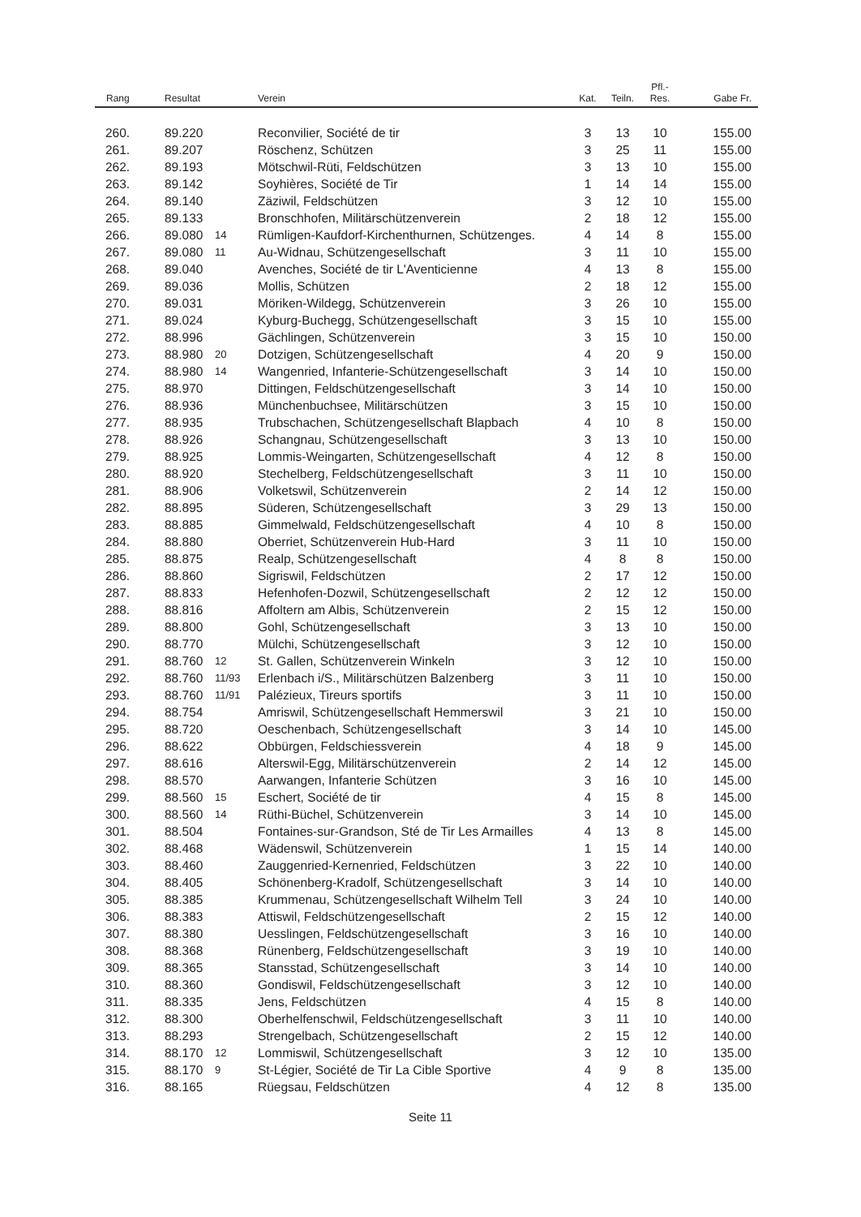| Rang | Resultat | | Verein | Kat. | Teiln. | Pfl.- Res. | Gabe Fr. |
| --- | --- | --- | --- | --- | --- | --- | --- |
| 260. | 89.220 | | Reconvilier, Société de tir | 3 | 13 | 10 | 155.00 |
| 261. | 89.207 | | Röschenz, Schützen | 3 | 25 | 11 | 155.00 |
| 262. | 89.193 | | Mötschwil-Rüti, Feldschützen | 3 | 13 | 10 | 155.00 |
| 263. | 89.142 | | Soyhières, Société de Tir | 1 | 14 | 14 | 155.00 |
| 264. | 89.140 | | Zäziwil, Feldschützen | 3 | 12 | 10 | 155.00 |
| 265. | 89.133 | | Bronschhofen, Militärschützenverein | 2 | 18 | 12 | 155.00 |
| 266. | 89.080 | 14 | Rümligen-Kaufdorf-Kirchenthurnen, Schützenges. | 4 | 14 | 8 | 155.00 |
| 267. | 89.080 | 11 | Au-Widnau, Schützengesellschaft | 3 | 11 | 10 | 155.00 |
| 268. | 89.040 | | Avenches, Société de tir L'Aventicienne | 4 | 13 | 8 | 155.00 |
| 269. | 89.036 | | Mollis, Schützen | 2 | 18 | 12 | 155.00 |
| 270. | 89.031 | | Möriken-Wildegg, Schützenverein | 3 | 26 | 10 | 155.00 |
| 271. | 89.024 | | Kyburg-Buchegg, Schützengesellschaft | 3 | 15 | 10 | 155.00 |
| 272. | 88.996 | | Gächlingen, Schützenverein | 3 | 15 | 10 | 150.00 |
| 273. | 88.980 | 20 | Dotzigen, Schützengesellschaft | 4 | 20 | 9 | 150.00 |
| 274. | 88.980 | 14 | Wangenried, Infanterie-Schützengesellschaft | 3 | 14 | 10 | 150.00 |
| 275. | 88.970 | | Dittingen, Feldschützengesellschaft | 3 | 14 | 10 | 150.00 |
| 276. | 88.936 | | Münchenbuchsee, Militärschützen | 3 | 15 | 10 | 150.00 |
| 277. | 88.935 | | Trubschachen, Schützengesellschaft Blapbach | 4 | 10 | 8 | 150.00 |
| 278. | 88.926 | | Schangnau, Schützengesellschaft | 3 | 13 | 10 | 150.00 |
| 279. | 88.925 | | Lommis-Weingarten, Schützengesellschaft | 4 | 12 | 8 | 150.00 |
| 280. | 88.920 | | Stechelberg, Feldschützengesellschaft | 3 | 11 | 10 | 150.00 |
| 281. | 88.906 | | Volketswil, Schützenverein | 2 | 14 | 12 | 150.00 |
| 282. | 88.895 | | Süderen, Schützengesellschaft | 3 | 29 | 13 | 150.00 |
| 283. | 88.885 | | Gimmelwald, Feldschützengesellschaft | 4 | 10 | 8 | 150.00 |
| 284. | 88.880 | | Oberriet, Schützenverein Hub-Hard | 3 | 11 | 10 | 150.00 |
| 285. | 88.875 | | Realp, Schützengesellschaft | 4 | 8 | 8 | 150.00 |
| 286. | 88.860 | | Sigriswil, Feldschützen | 2 | 17 | 12 | 150.00 |
| 287. | 88.833 | | Hefenhofen-Dozwil, Schützengesellschaft | 2 | 12 | 12 | 150.00 |
| 288. | 88.816 | | Affoltern am Albis, Schützenverein | 2 | 15 | 12 | 150.00 |
| 289. | 88.800 | | Gohl, Schützengesellschaft | 3 | 13 | 10 | 150.00 |
| 290. | 88.770 | | Mülchi, Schützengesellschaft | 3 | 12 | 10 | 150.00 |
| 291. | 88.760 | 12 | St. Gallen, Schützenverein Winkeln | 3 | 12 | 10 | 150.00 |
| 292. | 88.760 | 11/93 | Erlenbach i/S., Militärschützen Balzenberg | 3 | 11 | 10 | 150.00 |
| 293. | 88.760 | 11/91 | Palézieux, Tireurs sportifs | 3 | 11 | 10 | 150.00 |
| 294. | 88.754 | | Amriswil, Schützengesellschaft Hemmerswil | 3 | 21 | 10 | 150.00 |
| 295. | 88.720 | | Oeschenbach, Schützengesellschaft | 3 | 14 | 10 | 145.00 |
| 296. | 88.622 | | Obbürgen, Feldschiessverein | 4 | 18 | 9 | 145.00 |
| 297. | 88.616 | | Alterswil-Egg, Militärschützenverein | 2 | 14 | 12 | 145.00 |
| 298. | 88.570 | | Aarwangen, Infanterie Schützen | 3 | 16 | 10 | 145.00 |
| 299. | 88.560 | 15 | Eschert, Société de tir | 4 | 15 | 8 | 145.00 |
| 300. | 88.560 | 14 | Rüthi-Büchel, Schützenverein | 3 | 14 | 10 | 145.00 |
| 301. | 88.504 | | Fontaines-sur-Grandson, Sté de Tir Les Armailles | 4 | 13 | 8 | 145.00 |
| 302. | 88.468 | | Wädenswil, Schützenverein | 1 | 15 | 14 | 140.00 |
| 303. | 88.460 | | Zauggenried-Kernenried, Feldschützen | 3 | 22 | 10 | 140.00 |
| 304. | 88.405 | | Schönenberg-Kradolf, Schützengesellschaft | 3 | 14 | 10 | 140.00 |
| 305. | 88.385 | | Krummenau, Schützengesellschaft Wilhelm Tell | 3 | 24 | 10 | 140.00 |
| 306. | 88.383 | | Attiswil, Feldschützengesellschaft | 2 | 15 | 12 | 140.00 |
| 307. | 88.380 | | Uesslingen, Feldschützengesellschaft | 3 | 16 | 10 | 140.00 |
| 308. | 88.368 | | Rünenberg, Feldschützengesellschaft | 3 | 19 | 10 | 140.00 |
| 309. | 88.365 | | Stansstad, Schützengesellschaft | 3 | 14 | 10 | 140.00 |
| 310. | 88.360 | | Gondiswil, Feldschützengesellschaft | 3 | 12 | 10 | 140.00 |
| 311. | 88.335 | | Jens, Feldschützen | 4 | 15 | 8 | 140.00 |
| 312. | 88.300 | | Oberhelfenschwil, Feldschützengesellschaft | 3 | 11 | 10 | 140.00 |
| 313. | 88.293 | | Strengelbach, Schützengesellschaft | 2 | 15 | 12 | 140.00 |
| 314. | 88.170 | 12 | Lommiswil, Schützengesellschaft | 3 | 12 | 10 | 135.00 |
| 315. | 88.170 | 9 | St-Légier, Société de Tir La Cible Sportive | 4 | 9 | 8 | 135.00 |
| 316. | 88.165 | | Rüegsau, Feldschützen | 4 | 12 | 8 | 135.00 |
Seite 11